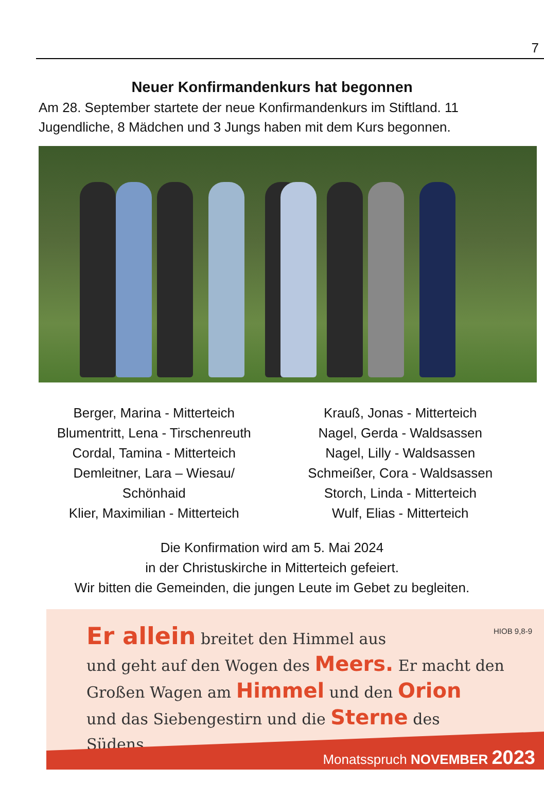7
Neuer Konfirmandenkurs hat begonnen
Am 28. September startete der neue Konfirmandenkurs im Stiftland. 11 Jugendliche, 8 Mädchen und 3 Jungs haben mit dem Kurs begonnen.
Berger, Marina - Mitterteich
Blumentritt, Lena - Tirschenreuth
Cordal, Tamina - Mitterteich
Demleitner, Lara – Wiesau/
Schönhaid
Klier, Maximilian - Mitterteich
Krauß, Jonas - Mitterteich
Nagel, Gerda - Waldsassen
Nagel, Lilly - Waldsassen
Schmeißer, Cora - Waldsassen
Storch, Linda - Mitterteich
Wulf, Elias - Mitterteich
Die Konfirmation wird am 5. Mai 2024
in der Christuskirche in Mitterteich gefeiert.
Wir bitten die Gemeinden, die jungen Leute im Gebet zu begleiten.
HIOB 9,8-9
Er allein breitet den Himmel aus
und geht auf den Wogen des Meers. Er macht den Großen Wagen am Himmel und den Orion
und das Siebengestirn und die Sterne des Südens.
Monatsspruch NOVEMBER 2023